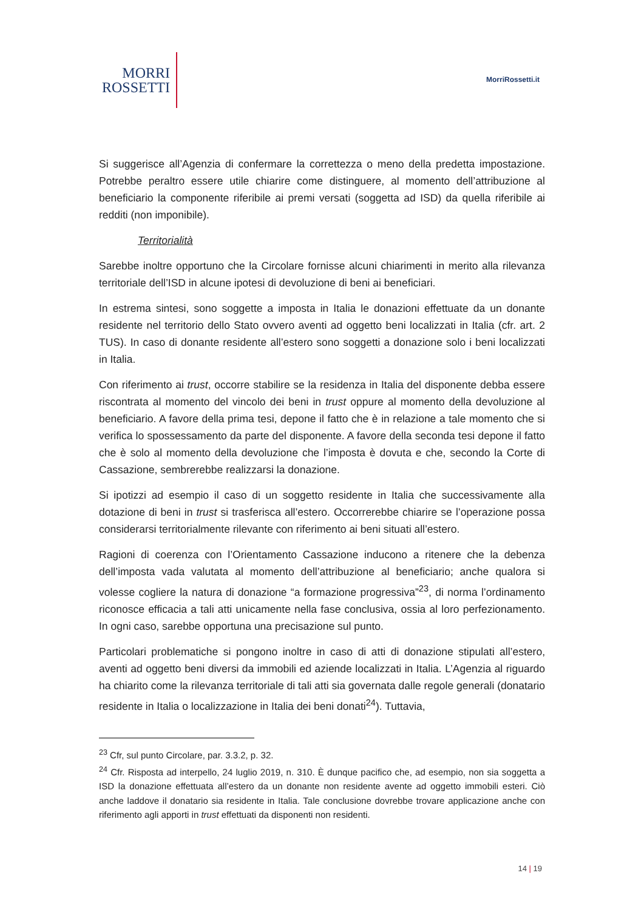MORRI
ROSSETTI
MorriRossetti.it
Si suggerisce all’Agenzia di confermare la correttezza o meno della predetta impostazione. Potrebbe peraltro essere utile chiarire come distinguere, al momento dell’attribuzione al beneficiario la componente riferibile ai premi versati (soggetta ad ISD) da quella riferibile ai redditi (non imponibile).
Territorialità
Sarebbe inoltre opportuno che la Circolare fornisse alcuni chiarimenti in merito alla rilevanza territoriale dell’ISD in alcune ipotesi di devoluzione di beni ai beneficiari.
In estrema sintesi, sono soggette a imposta in Italia le donazioni effettuate da un donante residente nel territorio dello Stato ovvero aventi ad oggetto beni localizzati in Italia (cfr. art. 2 TUS). In caso di donante residente all’estero sono soggetti a donazione solo i beni localizzati in Italia.
Con riferimento ai trust, occorre stabilire se la residenza in Italia del disponente debba essere riscontrata al momento del vincolo dei beni in trust oppure al momento della devoluzione al beneficiario. A favore della prima tesi, depone il fatto che è in relazione a tale momento che si verifica lo spossessamento da parte del disponente. A favore della seconda tesi depone il fatto che è solo al momento della devoluzione che l’imposta è dovuta e che, secondo la Corte di Cassazione, sembrerebbe realizzarsi la donazione.
Si ipotizzi ad esempio il caso di un soggetto residente in Italia che successivamente alla dotazione di beni in trust si trasferisca all’estero. Occorrerebbe chiarire se l’operazione possa considerarsi territorialmente rilevante con riferimento ai beni situati all’estero.
Ragioni di coerenza con l’Orientamento Cassazione inducono a ritenere che la debenza dell’imposta vada valutata al momento dell’attribuzione al beneficiario; anche qualora si volesse cogliere la natura di donazione “a formazione progressiva”<sup>23</sup>, di norma l’ordinamento riconosce efficacia a tali atti unicamente nella fase conclusiva, ossia al loro perfezionamento. In ogni caso, sarebbe opportuna una precisazione sul punto.
Particolari problematiche si pongono inoltre in caso di atti di donazione stipulati all’estero, aventi ad oggetto beni diversi da immobili ed aziende localizzati in Italia. L’Agenzia al riguardo ha chiarito come la rilevanza territoriale di tali atti sia governata dalle regole generali (donatario residente in Italia o localizzazione in Italia dei beni donati<sup>24</sup>). Tuttavia,
<sup>23</sup> Cfr, sul punto Circolare, par. 3.3.2, p. 32.
<sup>24</sup> Cfr. Risposta ad interpello, 24 luglio 2019, n. 310. È dunque pacifico che, ad esempio, non sia soggetta a ISD la donazione effettuata all’estero da un donante non residente avente ad oggetto immobili esteri. Ciò anche laddove il donatario sia residente in Italia. Tale conclusione dovrebbe trovare applicazione anche con riferimento agli apporti in trust effettuati da disponenti non residenti.
14 | 19